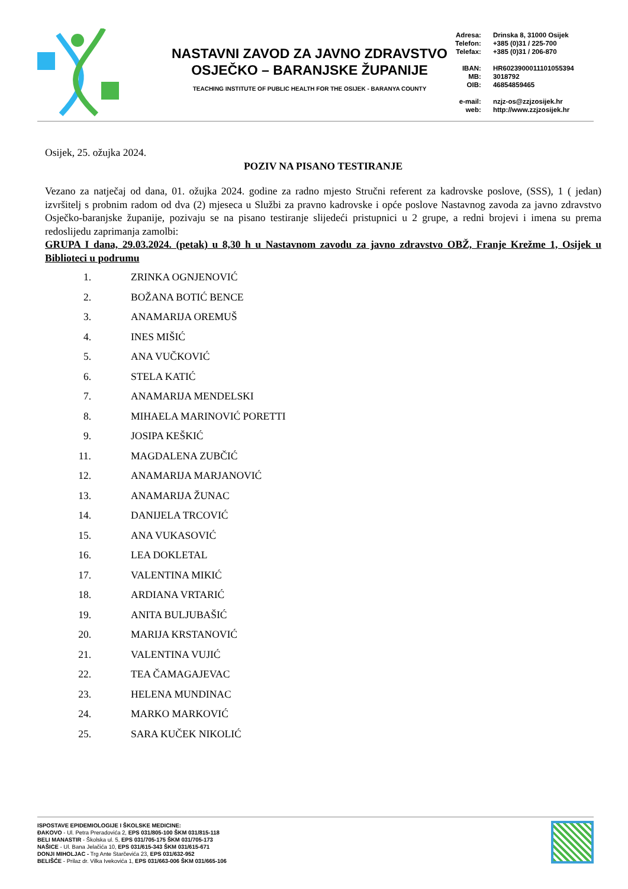NASTAVNI ZAVOD ZA JAVNO ZDRAVSTVO
OSJEČKO – BARANJSKE ŽUPANIJE
TEACHING INSTITUTE OF PUBLIC HEALTH FOR THE OSIJEK - BARANYA COUNTY
| Adresa: | Drinska 8, 31000 Osijek |
| Telefon: | +385 (0)31 / 225-700 |
| Telefax: | +385 (0)31 / 206-870 |
| IBAN: | HR6023900011101055394 |
| MB: | 3018792 |
| OIB: | 46854859465 |
| e-mail: | nzjz-os@zzjzosijek.hr |
| web: | http://www.zzjzosijek.hr |
Osijek, 25. ožujka 2024.
POZIV NA PISANO TESTIRANJE
Vezano za natječaj od dana, 01. ožujka 2024. godine za radno mjesto Stručni referent za kadrovske poslove, (SSS), 1 ( jedan) izvršitelj s probnim radom od dva (2) mjeseca u Službi za pravno kadrovske i opće poslove Nastavnog zavoda za javno zdravstvo Osječko-baranjske županije, pozivaju se na pisano testiranje slijedeći pristupnici u 2 grupe, a redni brojevi i imena su prema redoslijedu zaprimanja zamolbi:
GRUPA I dana, 29.03.2024. (petak) u 8,30 h u Nastavnom zavodu za javno zdravstvo OBŽ, Franje Krežme 1, Osijek u Biblioteci u podrumu
1. ZRINKA OGNJENOVIĆ
2. BOŽANA BOTIĆ BENCE
3. ANAMARIJA OREMUŠ
4. INES MIŠIĆ
5. ANA VUČKOVIĆ
6. STELA KATIĆ
7. ANAMARIJA MENDELSKI
8. MIHAELA MARINOVIĆ PORETTI
9. JOSIPA KEŠKIĆ
11. MAGDALENA ZUBČIĆ
12. ANAMARIJA MARJANOVIĆ
13. ANAMARIJA ŽUNAC
14. DANIJELA TRCOVIĆ
15. ANA VUKASOVIĆ
16. LEA DOKLETAL
17. VALENTINA MIKIĆ
18. ARDIANA VRTARIĆ
19. ANITA BULJUBAŠIĆ
20. MARIJA KRSTANOVIĆ
21. VALENTINA VUJIĆ
22. TEA ČAMAGAJEVAC
23. HELENA MUNDINAC
24. MARKO MARKOVIĆ
25. SARA KUČEK NIKOLIĆ
ISPOSTAVE EPIDEMIOLOGIJE I ŠKOLSKE MEDICINE:
ĐAKOVO - Ul. Petra Preradovića 2, EPS 031/805-100 ŠKM 031/815-118
BELI MANASTIR - Školska ul. 5, EPS 031/705-175 ŠKM 031/705-173
NAŠICE - Ul. Bana Jelačića 10, EPS 031/615-343 ŠKM 031/615-671
DONJI MIHOLJAC - Trg Ante Starčevića 23, EPS 031/632-952
BELIŠĆE - Prilaz dr. Vilka Ivekovića 1, EPS 031/663-006 ŠKM 031/665-106